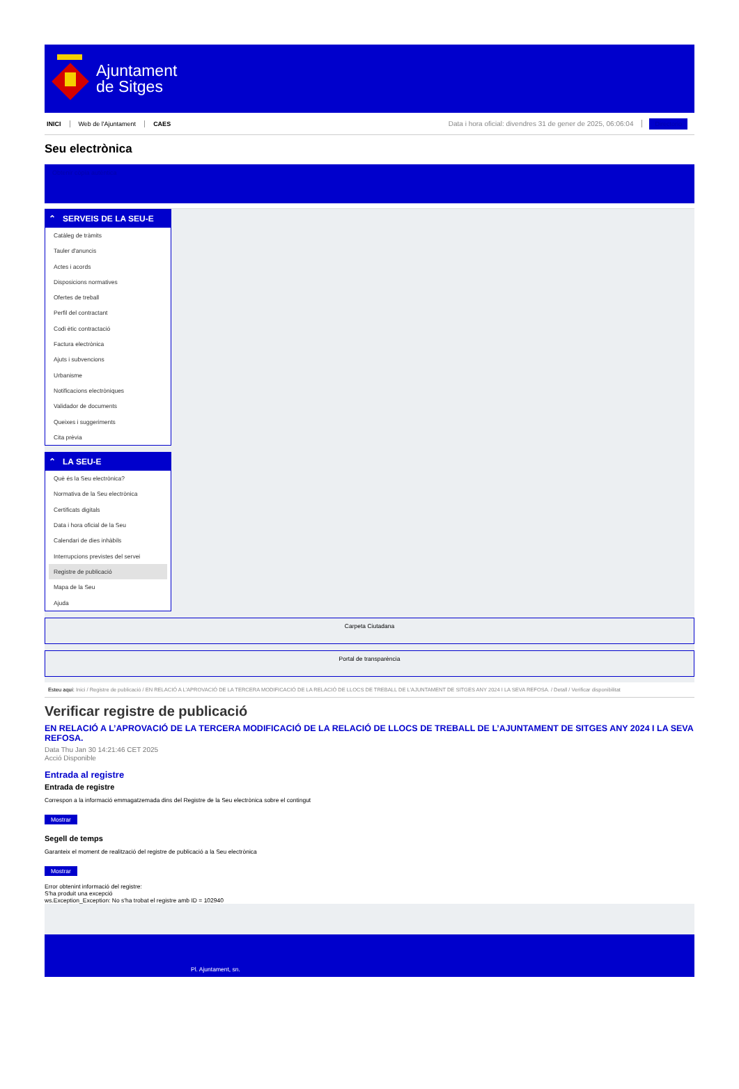Ajuntament
de Sitges
INICI Web de l'Ajuntament CAES Data i hora oficial: divendres 31 de gener de 2025, 06:06:04 Directorio
Seu electrònica
Obtenir còpia autèntica
⌃ SERVEIS DE LA SEU-E
Catàleg de tràmits
Tauler d'anuncis
Actes i acords
Disposicions normatives
Ofertes de treball
Perfil del contractant
Codi ètic contractació
Factura electrònica
Ajuts i subvencions
Urbanisme
Notificacions electròniques
Validador de documents
Queixes i suggeriments
Cita prèvia
⌃ LA SEU-E
Què és la Seu electrònica?
Normativa de la Seu electrònica
Certificats digitals
Data i hora oficial de la Seu
Calendari de dies inhàbils
Interrupcions previstes del servei
Registre de publicació
Mapa de la Seu
Ajuda
Carpeta Ciutadana
Portal de transparència
Esteu aquí: Inici / Registre de publicació / EN RELACIÓ A L'APROVACIÓ DE LA TERCERA MODIFICACIÓ DE LA RELACIÓ DE LLOCS DE TREBALL DE L'AJUNTAMENT DE SITGES ANY 2024 I LA SEVA REFOSA. / Detall / Verificar disponibilitat
Verificar registre de publicació
EN RELACIÓ A L’APROVACIÓ DE LA TERCERA MODIFICACIÓ DE LA RELACIÓ DE LLOCS DE TREBALL DE L’AJUNTAMENT DE SITGES ANY 2024 I LA SEVA REFOSA.
Data Thu Jan 30 14:21:46 CET 2025
Acció Disponible
Entrada al registre
Entrada de registre
Correspon a la informació emmagatzemada dins del Registre de la Seu electrònica sobre el contingut
Mostrar
Segell de temps
Garanteix el moment de realització del registre de publicació a la Seu electrònica
Mostrar
Error obtenint informació del registre:
S'ha produit una excepció
ws.Exception_Exception: No s'ha trobat el registre amb ID = 102940
Pl. Ajuntament, sn.